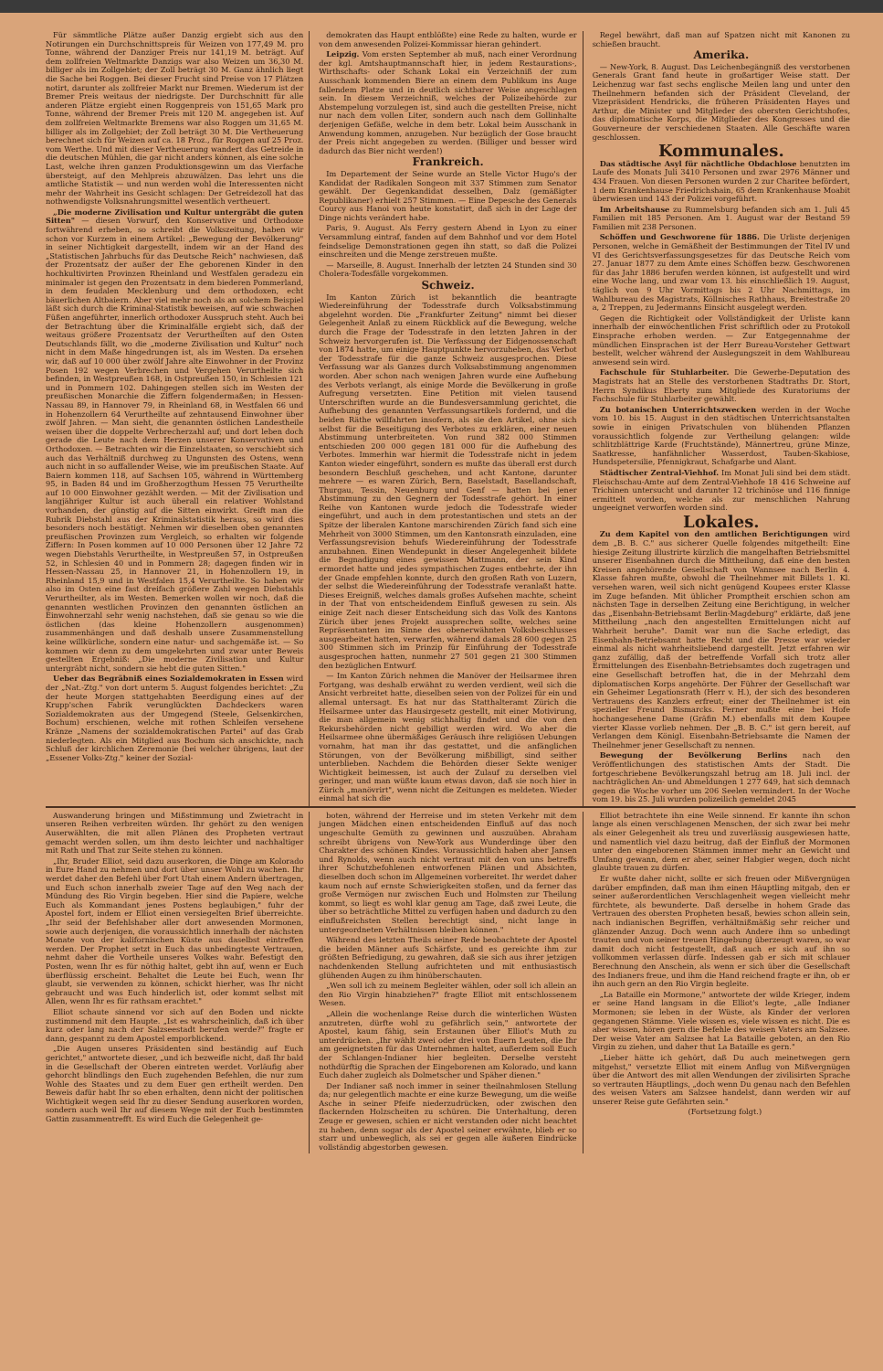Für sämmtliche Plätze außer Danzig ergiebt sich aus den Notirungen ein Durchschnittspreis für Weizen von 177,49 M. pro Tonne, während der Danziger Preis nur 141,19 M. beträgt. Auf dem zollfreien Weltmarkte Danzigs war also Weizen um 36,30 M. billiger als im Zollgebiet; der Zoll beträgt 30 M. Ganz ähnlich liegt die Sache bei Roggen. Bei dieser Frucht sind Preise von 17 Plätzen notirt, darunter als zollfreier Markt nur Bremen. Wiederum ist der Bremer Preis weitaus der niedrigste. Der Durchschnitt für alle anderen Plätze ergiebt einen Roggenpreis von 151,65 Mark pro Tonne, während der Bremer Preis mit 120 M. angegeben ist. Auf dem zollfreien Weltmarkte Bremens war also Roggen um 31,65 M. billiger als im Zollgebiet; der Zoll beträgt 30 M. Die Vertheuerung berechnet sich für Weizen auf ca. 18 Proz., für Roggen auf 25 Proz. vom Werthe. Und mit dieser Vertheuerung wandert das Getreide in die deutschen Mühlen, die gar nicht anders können, als eine solche Last, welche ihren ganzen Produktionsgewinn um das Vierfache übersteigt, auf den Mehlpreis abzuwälzen. Das lehrt uns die amtliche Statistik — und nun werden wohl die Interessenten nicht mehr der Wahrheit ins Gesicht schlagen: Der Getreidezoll hat das nothwendigste Volksnahrungsmittel wesentlich vertheuert.
„Die moderne Zivilisation und Kultur untergräbt die guten Sitten" — diesen Vorwurf, den Konservative und Orthodoxe fortwährend erheben, so schreibt die Volkszeitung, haben wir schon vor Kurzem in einem Artikel: „Bewegung der Bevölkerung" in seiner Nichtigkeit dargestellt, indem wir an der Hand des „Statistischen Jahrbuchs für das Deutsche Reich" nachwiesen, daß der Prozentsatz der außer der Ehe geborenen Kinder in den hochkultivirten Provinzen Rheinland und Westfalen geradezu ein minimaler ist gegen den Prozentsatz in dem biederen Pommerland, in dem feudalen Mecklenburg und dem orthodoxen, echt bäuerlichen Altbaiern. Aber viel mehr noch als an solchem Beispiel läßt sich durch die Kriminal-Statistik beweisen, auf wie schwachen Füßen angeführter, innerlich orthodoxer Ausspruch steht. Auch bei der Betrachtung über die Kriminalfälle ergiebt sich, daß der weitaus größere Prozentsatz der Verurtheilten auf den Osten Deutschlands fällt, wo die „moderne Zivilisation und Kultur" noch nicht in dem Maße hingedrungen ist, als im Westen. Da ersehen wir, daß auf 10 000 über zwölf Jahre alte Einwohner in der Provinz Posen 192 wegen Verbrechen und Vergehen Verurtheilte sich befinden, in Westpreußen 168, in Ostpreußen 150, in Schlesien 121 und in Pommern 102. Dahingegen stellen sich im Westen der preußischen Monarchie die Ziffern folgendermaßen; in Hessen-Nassau 89, in Hannover 79, in Rheinland 68, in Westfalen 66 und in Hohenzollern 64 Verurtheilte auf zehntausend Einwohner über zwölf Jahren. — Man sieht, die genannten östlichen Landestheile weisen über die doppelte Verbrecherzahl auf; und dort leben doch gerade die Leute nach dem Herzen unserer Konservativen und Orthodoxen. — Betrachten wir die Einzelstaaten, so verschiebt sich auch das Verhältniß durchweg zu Ungunsten des Ostens, wenn auch nicht in so auffallender Weise, wie im preußischen Staate. Auf Baiern kommen 118, auf Sachsen 105, während in Württemberg 95, in Baden 84 und im Großherzogthum Hessen 75 Verurtheilte auf 10 000 Einwohner gezählt werden. — Mit der Zivilisation und langjähriger Kultur ist auch überall ein relativer Wohlstand vorhanden, der günstig auf die Sitten einwirkt. Greift man die Rubrik Diebstahl aus der Kriminalstatistik heraus, so wird dies besonders noch bestätigt. Nehmen wir dieselben oben genannten preußischen Provinzen zum Vergleich, so erhalten wir folgende Ziffern: In Posen kommen auf 10 000 Personen über 12 Jahre 72 wegen Diebstahls Verurtheilte, in Westpreußen 57, in Ostpreußen 52, in Schlesien 40 und in Pommern 28; dagegen finden wir in Hessen-Nassau 25, in Hannover 21, in Hohenzollern 19, in Rheinland 15,9 und in Westfalen 15,4 Verurtheilte. So haben wir also im Osten eine fast dreifach größere Zahl wegen Diebstahls Verurtheilter, als im Westen. Bemerken wollen wir noch, daß die genannten westlichen Provinzen den genannten östlichen an Einwohnerzahl sehr wenig nachstehen, daß sie genau so wie die östlichen (das kleine Hohenzollern ausgenommen) zusammenhängen und daß deshalb unsere Zusammenstellung keine willkürliche, sondern eine natur- und sachgemäße ist. — So kommen wir denn zu dem umgekehrten und zwar unter Beweis gestellten Ergebniß: „Die moderne Zivilisation und Kultur untergräbt nicht, sondern sie hebt die guten Sitten."
Ueber das Begräbniß eines Sozialdemokraten in Essen wird der „Nat.-Ztg." von dort unterm 5. August folgendes berichtet: „Zu der heute Morgen stattgehabten Beerdigung eines auf der Krupp'schen Fabrik verunglückten Dachdeckers waren Sozialdemokraten aus der Umgegend (Steele, Gelsenkirchen, Bochum) erschienen, welche mit rothen Schleifen versehene Kränze „Namens der sozialdemokratischen Partei" auf das Grab niederlegten. Als ein Mitglied aus Bochum sich anschickte, nach Schluß der kirchlichen Zeremonie (bei welcher übrigens, laut der „Essener Volks-Ztg." keiner der Sozial-
demokraten das Haupt entblößte) eine Rede zu halten, wurde er von dem anwesenden Polizei-Kommissar hieran gehindert.
Leipzig. Vom ersten September ab muß, nach einer Verordnung der kgl. Amtshauptmannschaft hier, in jedem Restaurations-, Wirthschafts- oder Schank Lokal ein Verzeichniß der zum Ausschank kommenden Biere an einem dem Publikum ins Auge fallendem Platze und in deutlich sichtbarer Weise angeschlagen sein. In diesem Verzeichniß, welches der Polizeibehörde zur Abstempelung vorzulegen ist, sind auch die gestellten Preise, nicht nur nach dem vollen Liter, sondern auch nach dem Gollinhalte derjenigen Gefäße, welche in dem betr. Lokal beim Ausschank in Anwendung kommen, anzugeben. Nur bezüglich der Gose braucht der Preis nicht angegeben zu werden. (Billiger und besser wird dadurch das Bier nicht werden!)
Frankreich.
Im Departement der Seine wurde an Stelle Victor Hugo's der Kandidat der Radikalen Songeon mit 337 Stimmen zum Senator gewählt. Der Gegenkandidat desselben, Dalz (gemäßigter Republikaner) erhielt 257 Stimmen. — Eine Depesche des Generals Courcy aus Hanoi von heute konstatirt, daß sich in der Lage der Dinge nichts verändert habe.
Paris, 9. August. Als Ferry gestern Abend in Lyon zu einer Versammlung eintraf, fanden auf dem Bahnhof und vor dem Hotel feindselige Demonstrationen gegen ihn statt, so daß die Polizei einschreiten und die Menge zerstreuen mußte.
— Marseille, 8. August. Innerhalb der letzten 24 Stunden sind 30 Cholera-Todesfälle vorgekommen.
Schweiz.
Im Kanton Zürich ist bekanntlich die beantragte Wiedereinführung der Todesstrafe durch Volksabstimmung abgelehnt worden. Die „Frankfurter Zeitung" nimmt bei dieser Gelegenheit Anlaß zu einem Rückblick auf die Bewegung, welche durch die Frage der Todesstrafe in den letzten Jahren in der Schweiz hervorgerufen ist. Die Verfassung der Eidgenossenschaft von 1874 hatte, um einige Hauptpunkte hervorzuheben, das Verbot der Todesstrafe für die ganze Schweiz ausgesprochen. Diese Verfassung war als Ganzes durch Volksabstimmung angenommen worden. Aber schon nach wenigen Jahren wurde eine Aufhebung des Verbots verlangt, als einige Morde die Bevölkerung in große Aufregung versetzten. Eine Petition mit vielen tausend Unterschriften wurde an die Bundesversammlung gerichtet, die Aufhebung des genannten Verfassungsartikels fordernd, und die beiden Räthe willfahrten insofern, als sie den Artikel, ohne sich selbst für die Beseitigung des Verbotes zu erklären, einer neuen Abstimmung unterbreiteten. Von rund 382 000 Stimmen entschieden 200 000 gegen 181 000 für die Aufhebung des Verbotes. Immerhin war hiermit die Todesstrafe nicht in jedem Kanton wieder eingeführt, sondern es mußte das überall erst durch besondern Beschluß geschehen, und acht Kantone, darunter mehrere — es waren Zürich, Bern, Baselstadt, Basellandschaft, Thurgau, Tessin, Neuenburg und Genf — hatten bei jener Abstimmung zu den Gegnern der Todesstrafe gehört. In einer Reihe von Kantonen wurde jedoch die Todesstrafe wieder eingeführt, und auch in dem protestantischen und stets an der Spitze der liberalen Kantone marschirenden Zürich fand sich eine Mehrheit von 3000 Stimmen, um den Kantonsrath einzuladen, eine Verfassungsrevision behufs Wiedereinführung der Todesstrafe anzubahnen. Einen Wendepunkt in dieser Angelegenheit bildete die Begnadigung eines gewissen Mattmann, der sein Kind ermordet hatte und jedes sympathischen Zuges entbehrte, der ihn der Gnade empfehlen konnte, durch den großen Rath von Luzern, der selbst die Wiedereinführung der Todesstrafe veranlaßt hatte. Dieses Ereigniß, welches damals großes Aufsehen machte, scheint in der That von entscheidendem Einfluß gewesen zu sein. Als einige Zeit nach dieser Entscheidung sich das Volk des Kantons Zürich über jenes Projekt aussprechen sollte, welches seine Repräsentanten im Sinne des obenerwähnten Volksbeschlusses ausgearbeitet hatten, verwarfen, während damals 28 600 gegen 25 300 Stimmen sich im Prinzip für Einführung der Todesstrafe ausgesprochen hatten, nunmehr 27 501 gegen 21 300 Stimmen den bezüglichen Entwurf.
— Im Kanton Zürich nehmen die Manöver der Heilsarmee ihren Fortgang, was deshalb erwähnt zu werden verdient, weil sich die Ansicht verbreitet hatte, dieselben seien von der Polizei für ein und allemal untersagt. Es hat nur das Statthalteramt Zürich die Heilsarmee unter das Hausirgesetz gestellt, mit einer Motivirung, die man allgemein wenig stichhaltig findet und die von den Rekursbehörden nicht gebilligt werden wird. Wo aber die Heilsarmee ohne übermäßiges Geräusch ihre religiösen Uebungen vornahm, hat man ihr das gestattet, und die anfänglichen Störungen, von der Bevölkerung mißbilligt, sind seither unterblieben. Nachdem die Behörden dieser Sekte weniger Wichtigkeit beimessen, ist auch der Zulauf zu derselben viel geringer, und man wüßte kaum etwas davon, daß sie noch hier in Zürich „manövrirt", wenn nicht die Zeitungen es meldeten. Wieder einmal hat sich die
Regel bewährt, daß man auf Spatzen nicht mit Kanonen zu schießen braucht.
Amerika.
— New-York, 8. August. Das Leichenbegängniß des verstorbenen Generals Grant fand heute in großartiger Weise statt. Der Leichenzug war fast sechs englische Meilen lang und unter den Theilnehmern befanden sich der Präsident Cleveland, der Vizepräsident Hendricks, die früheren Präsidenten Hayes und Arthur, die Minister und Mitglieder des obersten Gerichtshofes, das diplomatische Korps, die Mitglieder des Kongresses und die Gouverneure der verschiedenen Staaten. Alle Geschäfte waren geschlossen.
Kommunales.
Das städtische Asyl für nächtliche Obdachlose benutzten im Laufe des Monats Juli 3410 Personen und zwar 2976 Männer und 434 Frauen. Von diesen Personen wurden 2 zur Charitee befördert, 1 dem Krankenhause Friedrichshain, 65 dem Krankenhause Moabit überwiesen und 143 der Polizei vorgeführt.
Im Arbeitshause zu Rummelsburg befanden sich am 1. Juli 45 Familien mit 185 Personen. Am 1. August war der Bestand 59 Familien mit 238 Personen.
Schöffen und Geschworene für 1886. Die Urliste derjenigen Personen, welche in Gemäßheit der Bestimmungen der Titel IV und VI des Gerichtsverfassungsgesetzes für das Deutsche Reich vom 27. Januar 1877 zu dem Amte eines Schöffen bezw. Geschworenen für das Jahr 1886 berufen werden können, ist aufgestellt und wird eine Woche lang, und zwar vom 13. bis einschließlich 19. August, täglich von 9 Uhr Vormittags bis 2 Uhr Nachmittags, im Wahlbureau des Magistrats, Köllnisches Rathhaus, Breitestraße 20 a, 2 Treppen, zu Jedermanns Einsicht ausgelegt werden.
Gegen die Richtigkeit oder Vollständigkeit der Urliste kann innerhalb der einwöchentlichen Frist schriftlich oder zu Protokoll Einsprache erhoben werden. — Zur Entgegennahme der mündlichen Einsprachen ist der Herr Bureau-Vorsteher Gettwart bestellt, welcher während der Auslegungszeit in dem Wahlbureau anwesend sein wird.
Fachschule für Stuhlarbeiter. Die Gewerbe-Deputation des Magistrats hat an Stelle des verstorbenen Stadtraths Dr. Stort, Herrn Syndikus Eberty zum Mitgliede des Kuratoriums der Fachschule für Stuhlarbeiter gewählt.
Zu botanischen Unterrichtszwecken werden in der Woche vom 10. bis 15. August in den städtischen Unterrichtsanstalten sowie in einigen Privatschulen von blühenden Pflanzen voraussichtlich folgende zur Vertheilung gelangen: wilde schlitzblättrige Karde (Fruchtstände), Männertreu, grüne Minze, Saatkresse, hanfähnlicher Wasserdost, Tauben-Skabiose, Hundspetersilie, Pfennigkraut, Schafgarbe und Alant.
Städtischer Zentral-Viehhof. Im Monat Juli sind bei dem städt. Fleischschau-Amte auf dem Zentral-Viehhofe 18 416 Schweine auf Trichinen untersucht und darunter 12 trichinöse und 116 finnige ermittelt worden, welche als zur menschlichen Nahrung ungeeignet verworfen worden sind.
Lokales.
Zu dem Kapitel von den amtlichen Berichtigungen wird dem „B. B. C." aus sicherer Quelle folgendes mitgetheilt: Eine hiesige Zeitung illustrirte kürzlich die mangelhaften Betriebsmittel unserer Eisenbahnen durch die Mittheilung, daß eine den besten Kreisen angehörende Gesellschaft von Wannsee nach Berlin 4. Klasse fahren mußte, obwohl die Theilnehmer mit Billets 1. Kl. versehen waren, weil sich nicht genügend Koupees erster Klasse im Zuge befanden. Mit üblicher Promptheit erschien schon am nächsten Tage in derselben Zeitung eine Berichtigung, in welcher das „Eisenbahn-Betriebsamt Berlin-Magdeburg" erklärte, daß jene Mittheilung „nach den angestellten Ermittelungen nicht auf Wahrheit beruhe". Damit war nun die Sache erledigt, das Eisenbahn-Betriebsamt hatte Recht und die Presse war wieder einmal als nicht wahrheitsliebend dargestellt. Jetzt erfahren wir ganz zufällig, daß der betreffende Vorfall sich trotz aller Ermittelungen des Eisenbahn-Betriebsamtes doch zugetragen und eine Gesellschaft betroffen hat, die in der Mehrzahl dem diplomatischen Korps angehörte. Der Führer der Gesellschaft war ein Geheimer Legationsrath (Herr v. H.), der sich des besonderen Vertrauens des Kanzlers erfreut; einer der Theilnehmer ist ein spezieller Freund Bismarcks. Ferner mußte eine bei Hofe hochangesehene Dame (Gräfin M.) ebenfalls mit dem Koupee vierter Klasse vorlieb nehmen. Der „B. B. C." ist gern bereit, auf Verlangen dem Königl. Eisenbahn-Betriebsamte die Namen der Theilnehmer jener Gesellschaft zu nennen.
Bewegung der Bevölkerung Berlins nach den Veröffentlichungen des statistischen Amts der Stadt. Die fortgeschriebene Bevölkerungszahl betrug am 18. Juli incl. der nachträglichen An- und Abmeldungen 1 277 649, hat sich demnach gegen die Woche vorher um 206 Seelen vermindert. In der Woche vom 19. bis 25. Juli wurden polizeilich gemeldet 2045
Auswanderung bringen und Mißstimmung und Zwietracht in unseren Reihen verbreiten würden. Ihr gehört zu den wenigen Auserwählten, die mit allen Plänen des Propheten vertraut gemacht werden sollen, um ihm desto leichter und nachhaltiger mit Rath und That zur Seite stehen zu können.
„Ihr, Bruder Elliot, seid dazu auserkoren, die Dinge am Kolorado in Eure Hand zu nehmen und dort über unser Wohl zu wachen. Ihr werdet daher den Befehl über Fort Utah einem Andern übertragen, und Euch schon innerhalb zweier Tage auf den Weg nach der Mündung des Rio Virgin begeben. Hier sind die Papiere, welche Euch als Kommandant jenes Postens beglaubigen," fuhr der Apostel fort, indem er Elliot einen versiegelten Brief überreichte. „Ihr seid der Befehlshaber aller dort anwesenden Mormonen, sowie auch derjenigen, die voraussichtlich innerhalb der nächsten Monate von der kalifornischen Küste aus daselbst eintreffen werden. Der Prophet setzt in Euch das unbedingteste Vertrauen, nehmt daher die Vortheile unseres Volkes wahr. Befestigt den Posten, wenn Ihr es für nöthig haltet, gebt ihn auf, wenn er Euch überflüssig erscheint. Behaltet die Leute bei Euch, wenn Ihr glaubt, sie verwenden zu können, schickt hierher, was Ihr nicht gebraucht und was Euch hinderlich ist, oder kommt selbst mit Allen, wenn Ihr es für rathsam erachtet."
Elliot schaute sinnend vor sich auf den Boden und nickte zustimmend mit dem Haupte. „Ist es wahrscheinlich, daß ich über kurz oder lang nach der Salzseestadt berufen werde?" fragte er dann, gespannt zu dem Apostel emporblickend.
„Die Augen unseres Präsidenten sind beständig auf Euch gerichtet," antwortete dieser, „und ich bezweifle nicht, daß Ihr bald in die Gesellschaft der Oberen eintreten werdet. Vorläufig aber gehorcht blindlings den Euch zugehenden Befehlen, die nur zum Wohle des Staates und zu dem Euer gen ertheilt werden. Den Beweis dafür habt Ihr so eben erhalten, denn nicht der politischen Wichtigkeit wegen seid Ihr zu dieser Sendung auserkoren worden, sondern auch weil Ihr auf diesem Wege mit der Euch bestimmten Gattin zusammentrefft. Es wird Euch die Gelegenheit ge-
boten, während der Herreise und im steten Verkehr mit dem jungen Mädchen einen entscheidenden Einfluß auf das noch ungeschulte Gemüth zu gewinnen und auszuüben. Abraham schreibt übrigens von New-York aus Wunderdinge über den Charakter des schönen Kindes. Voraussichtlich haben aber Jansen und Rynolds, wenn auch nicht vertraut mit den von uns betreffs ihrer Schutzbefohlenen entworfenen Plänen und Absichten, dieselben doch schon im Allgemeinen vorbereitet. Ihr werdet daher kaum noch auf ernste Schwierigkeiten stoßen, und da ferner das große Vermögen nur zwischen Euch und Holmsten zur Theilung kommt, so liegt es wohl klar genug am Tage, daß zwei Leute, die über so beträchtliche Mittel zu verfügen haben und dadurch zu den einflußreichsten Stellen berechtigt sind, nicht lange in untergeordneten Verhältnissen bleiben können."
Während des letzten Theils seiner Rede beobachtete der Apostel die beiden Männer aufs Schärfste, und es gereichte ihm zur größten Befriedigung, zu gewahren, daß sie sich aus ihrer jetzigen nachdenkenden Stellung aufrichteten und mit enthusiastisch glühenden Augen zu ihm hinüberschauten.
„Wen soll ich zu meinem Begleiter wählen, oder soll ich allein an den Rio Virgin hinabziehen?" fragte Elliot mit entschlossenem Wesen.
„Allein die wochenlange Reise durch die winterlichen Wüsten anzutreten, dürfte wohl zu gefährlich sein," antwortete der Apostel, kaum fähig, sein Erstaunen über Elliot's Muth zu unterdrücken. „Ihr wählt zwei oder drei von Euern Leuten, die Ihr am geeignetsten für das Unternehmen haltet, außerdem soll Euch der Schlangen-Indianer hier begleiten. Derselbe versteht nothdürftig die Sprachen der Eingeborenen am Kolorado, und kann Euch daher zugleich als Dolmetscher und Späher dienen."
Der Indianer saß noch immer in seiner theilnahmlosen Stellung da; nur gelegentlich machte er eine kurze Bewegung, um die weiße Asche in seiner Pfeife niederzudrücken, oder zwischen den flackernden Holzscheiten zu schüren. Die Unterhaltung, deren Zeuge er gewesen, schien er nicht verstanden oder nicht beachtet zu haben, denn sogar als der Apostel seiner erwähnte, blieb er so starr und unbeweglich, als sei er gegen alle äußeren Eindrücke vollständig abgestorben gewesen.
Elliot betrachtete ihn eine Weile sinnend. Er kannte ihn schon lange als einen verschlagenen Menschen, der sich zwar bei mehr als einer Gelegenheit als treu und zuverlässig ausgewiesen hatte, und namentlich viel dazu beitrug, daß der Einfluß der Mormonen unter den eingeborenen Stämmen immer mehr an Gewicht und Umfang gewann, dem er aber, seiner Habgier wegen, doch nicht glaubte trauen zu dürfen.
Er wußte daher nicht, sollte er sich freuen oder Mißvergnügen darüber empfinden, daß man ihm einen Häuptling mitgab, den er seiner außerordentlichen Verschlagenheit wegen vielleicht mehr fürchtete, als bewunderte. Daß derselbe in hohem Grade das Vertrauen des obersten Propheten besaß, bewies schon allein sein, nach indianischen Begriffen, verhältnißmäßig sehr reicher und glänzender Anzug. Doch wenn auch Andere ihm so unbedingt trauten und von seiner treuen Hingebung überzeugt waren, so war damit doch nicht festgestellt, daß auch er sich auf ihn so vollkommen verlassen dürfe. Indessen gab er sich mit schlauer Berechnung den Anschein, als wenn er sich über die Gesellschaft des Indianers freue, und ihm die Hand reichend fragte er ihn, ob er ihn auch gern an den Rio Virgin begleite.
„La Bataille ein Mormone," antwortete der wilde Krieger, indem er seine Hand langsam in die Elliot's legte, „alle Indianer Mormonen; sie leben in der Wüste, als Kinder der verloren gegangenen Stämme. Viele wissen es, viele wissen es nicht. Die es aber wissen, hören gern die Befehle des weisen Vaters am Salzsee. Der weise Vater am Salzsee hat La Bataille geboten, an den Rio Virgin zu ziehen, und daher thut La Bataille es gern."
„Lieber hätte ich gehört, daß Du auch meinetwegen gern mitgehst," versetzte Elliot mit einem Anflug von Mißvergnügen über die Antwort des mit allen Wendungen der zivilisirten Sprache so vertrauten Häuptlings, „doch wenn Du genau nach den Befehlen des weisen Vaters am Salzsee handelst, dann werden wir auf unserer Reise gute Gefährten sein."
(Fortsetzung folgt.)